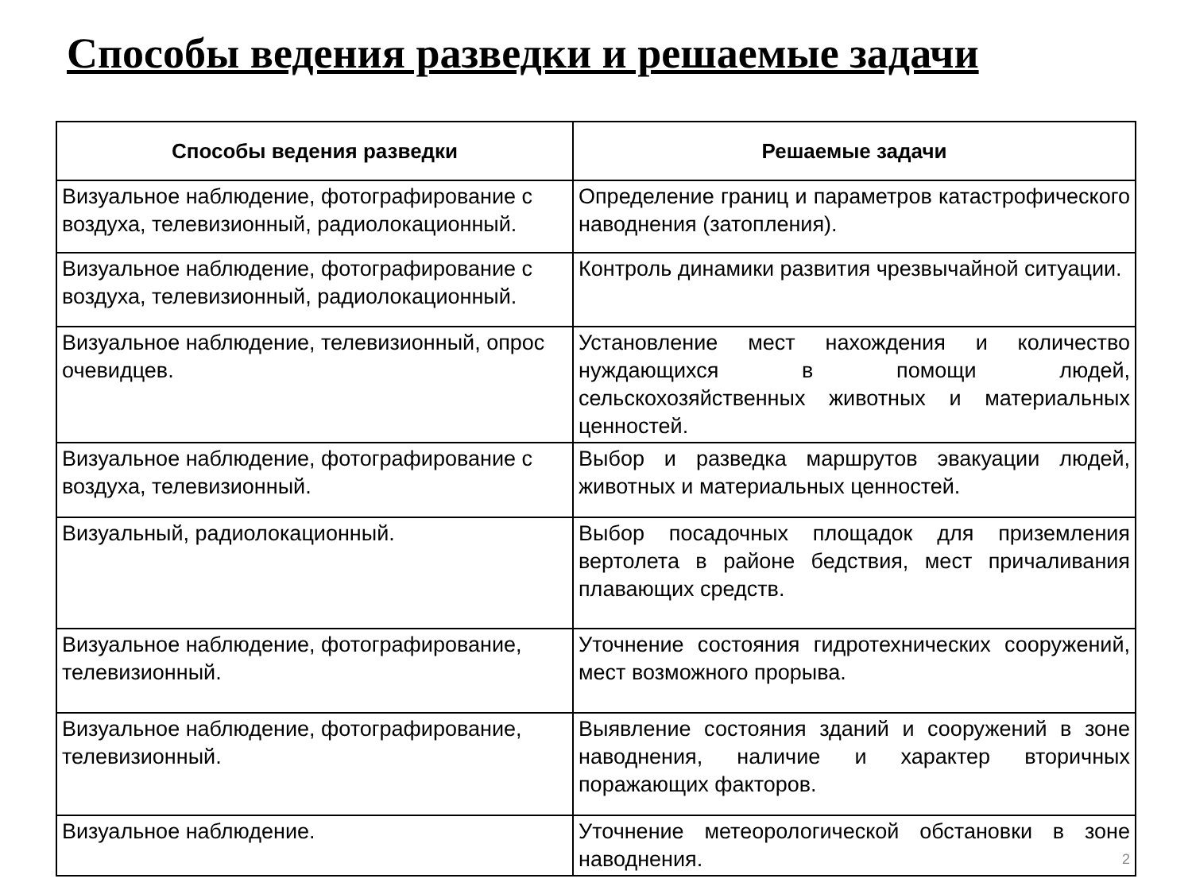Способы ведения разведки и решаемые задачи
| Способы ведения разведки | Решаемые задачи |
| --- | --- |
| Визуальное наблюдение, фотографирование с воздуха, телевизионный, радиолокационный. | Определение границ и параметров катастрофического наводнения (затопления). |
| Визуальное наблюдение, фотографирование с воздуха, телевизионный, радиолокационный. | Контроль динамики развития чрезвычайной ситуации. |
| Визуальное наблюдение, телевизионный, опрос очевидцев. | Установление мест нахождения и количество нуждающихся в помощи людей, сельскохозяйственных животных и материальных ценностей. |
| Визуальное наблюдение, фотографирование с воздуха, телевизионный. | Выбор и разведка маршрутов эвакуации людей, животных и материальных ценностей. |
| Визуальный, радиолокационный. | Выбор посадочных площадок для приземления вертолета в районе бедствия, мест причаливания плавающих средств. |
| Визуальное наблюдение, фотографирование, телевизионный. | Уточнение состояния гидротехнических сооружений, мест возможного прорыва. |
| Визуальное наблюдение, фотографирование, телевизионный. | Выявление состояния зданий и сооружений в зоне наводнения, наличие и характер вторичных поражающих факторов. |
| Визуальное наблюдение. | Уточнение метеорологической обстановки в зоне наводнения. 2 |